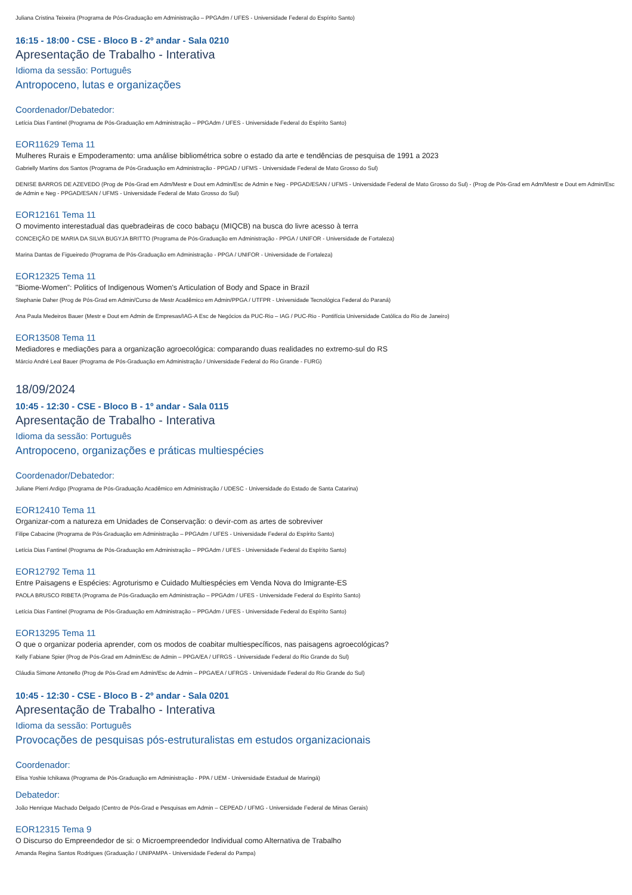Juliana Cristina Teixeira (Programa de Pós-Graduação em Administração – PPGAdm / UFES - Universidade Federal do Espírito Santo)
16:15 - 18:00 - CSE - Bloco B - 2º andar - Sala 0210
Apresentação de Trabalho - Interativa
Idioma da sessão: Português
Antropoceno, lutas e organizações
Coordenador/Debatedor:
Letícia Dias Fantinel (Programa de Pós-Graduação em Administração – PPGAdm / UFES - Universidade Federal do Espírito Santo)
EOR11629 Tema 11
Mulheres Rurais e Empoderamento: uma análise bibliométrica sobre o estado da arte e tendências de pesquisa de 1991 a 2023
Gabrielly Martins dos Santos (Programa de Pós-Graduação em Administração - PPGAD / UFMS - Universidade Federal de Mato Grosso do Sul)
DENISE BARROS DE AZEVEDO (Prog de Pós-Grad em Adm/Mestr e Dout em Admin/Esc de Admin e Neg - PPGAD/ESAN / UFMS - Universidade Federal de Mato Grosso do Sul) - (Prog de Pós-Grad em Adm/Mestr e Dout em Admin/Esc de Admin e Neg - PPGAD/ESAN / UFMS - Universidade Federal de Mato Grosso do Sul)
EOR12161 Tema 11
O movimento interestadual das quebradeiras de coco babaçu (MIQCB) na busca do livre acesso à terra
CONCEIÇÃO DE MARIA DA SILVA BUGYJA BRITTO (Programa de Pós-Graduação em Administração - PPGA / UNIFOR - Universidade de Fortaleza)
Marina Dantas de Figueiredo (Programa de Pós-Graduação em Administração - PPGA / UNIFOR - Universidade de Fortaleza)
EOR12325 Tema 11
"Biome-Women”: Politics of Indigenous Women's Articulation of Body and Space in Brazil
Stephanie Daher (Prog de Pós-Grad em Admin/Curso de Mestr Acadêmico em Admin/PPGA / UTFPR - Universidade Tecnológica Federal do Paraná)
Ana Paula Medeiros Bauer (Mestr e Dout em Admin de Empresas/IAG-A Esc de Negócios da PUC-Rio – IAG / PUC-Rio - Pontifícia Universidade Católica do Rio de Janeiro)
EOR13508 Tema 11
Mediadores e mediações para a organização agroecológica: comparando duas realidades no extremo-sul do RS
Márcio André Leal Bauer (Programa de Pós-Graduação em Administração / Universidade Federal do Rio Grande - FURG)
18/09/2024
10:45 - 12:30 - CSE - Bloco B - 1º andar - Sala 0115
Apresentação de Trabalho - Interativa
Idioma da sessão: Português
Antropoceno, organizações e práticas multiespécies
Coordenador/Debatedor:
Juliane Pierri Ardigo (Programa de Pós-Graduação Acadêmico em Administração / UDESC - Universidade do Estado de Santa Catarina)
EOR12410 Tema 11
Organizar-com a natureza em Unidades de Conservação: o devir-com as artes de sobreviver
Filipe Cabacine (Programa de Pós-Graduação em Administração – PPGAdm / UFES - Universidade Federal do Espírito Santo)
Letícia Dias Fantinel (Programa de Pós-Graduação em Administração – PPGAdm / UFES - Universidade Federal do Espírito Santo)
EOR12792 Tema 11
Entre Paisagens e Espécies: Agroturismo e Cuidado Multiespécies em Venda Nova do Imigrante-ES
PAOLA BRUSCO RIBETA (Programa de Pós-Graduação em Administração – PPGAdm / UFES - Universidade Federal do Espírito Santo)
Letícia Dias Fantinel (Programa de Pós-Graduação em Administração – PPGAdm / UFES - Universidade Federal do Espírito Santo)
EOR13295 Tema 11
O que o organizar poderia aprender, com os modos de coabitar multiespecíficos, nas paisagens agroecológicas?
Kelly Fabiane Spier (Prog de Pós-Grad em Admin/Esc de Admin – PPGA/EA / UFRGS - Universidade Federal do Rio Grande do Sul)
Cláudia Simone Antonello (Prog de Pós-Grad em Admin/Esc de Admin – PPGA/EA / UFRGS - Universidade Federal do Rio Grande do Sul)
10:45 - 12:30 - CSE - Bloco B - 2º andar - Sala 0201
Apresentação de Trabalho - Interativa
Idioma da sessão: Português
Provocações de pesquisas pós-estruturalistas em estudos organizacionais
Coordenador:
Elisa Yoshie Ichikawa (Programa de Pós-Graduação em Administração - PPA / UEM - Universidade Estadual de Maringá)
Debatedor:
João Henrique Machado Delgado (Centro de Pós-Grad e Pesquisas em Admin – CEPEAD / UFMG - Universidade Federal de Minas Gerais)
EOR12315 Tema 9
O Discurso do Empreendedor de si: o Microempreendedor Individual como Alternativa de Trabalho
Amanda Regina Santos Rodrigues (Graduação / UNIPAMPA - Universidade Federal do Pampa)